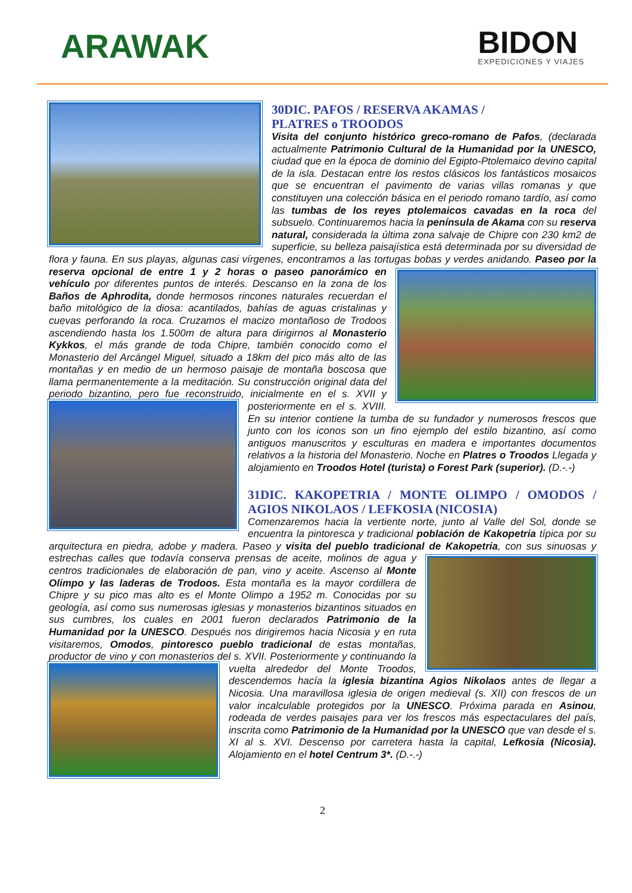ARAWAK
BIDON
EXPEDICIONES Y VIAJES
30DIC. PAFOS / RESERVA AKAMAS /
PLATRES o TROODOS
Visita del conjunto histórico greco-romano de Pafos, (declarada actualmente Patrimonio Cultural de la Humanidad por la UNESCO, ciudad que en la época de dominio del Egipto-Ptolemaico devino capital de la isla. Destacan entre los restos clásicos los fantásticos mosaicos que se encuentran el pavimento de varias villas romanas y que constituyen una colección básica en el periodo romano tardío, así como las tumbas de los reyes ptolemaicos cavadas en la roca del subsuelo. Continuaremos hacia la península de Akama con su reserva natural, considerada la última zona salvaje de Chipre con 230 km2 de superficie, su belleza paisajística está determinada por su diversidad de flora y fauna. En sus playas, algunas casi vírgenes, encontramos a las tortugas bobas y verdes anidando. Paseo por la reserva opcional de entre 1 y 2 horas o paseo panorámico en vehículo por diferentes puntos de interés. Descanso en la zona de los Baños de Aphrodita, donde hermosos rincones naturales recuerdan el baño mitológico de la diosa: acantilados, bahías de aguas cristalinas y cuevas perforando la roca. Cruzamos el macizo montañoso de Trodoos ascendiendo hasta los 1.500m de altura para dirigirnos al Monasterio Kykkos, el más grande de toda Chipre, también conocido como el Monasterio del Arcángel Miguel, situado a 18km del pico más alto de las montañas y en medio de un hermoso paisaje de montaña boscosa que llama permanentemente a la meditación. Su construcción original data del periodo bizantino, pero fue reconstruido, inicialmente en el s. XVII y posteriormente en el s. XVIII. En su interior contiene la tumba de su fundador y numerosos frescos que junto con los iconos son un fino ejemplo del estilo bizantino, así como antiguos manuscritos y esculturas en madera e importantes documentos relativos a la historia del Monasterio. Noche en Platres o Troodos Llegada y alojamiento en Troodos Hotel (turista) o Forest Park (superior). (D.-.-)
31DIC. KAKOPETRIA / MONTE OLIMPO / OMODOS / AGIOS NIKOLAOS / LEFKOSIA (NICOSIA)
Comenzaremos hacia la vertiente norte, junto al Valle del Sol, donde se encuentra la pintoresca y tradicional población de Kakopetria típica por su arquitectura en piedra, adobe y madera. Paseo y visita del pueblo tradicional de Kakopetria, con sus sinuosas y estrechas calles que todavía conserva prensas de aceite, molinos de agua y centros tradicionales de elaboración de pan, vino y aceite. Ascenso al Monte Olimpo y las laderas de Trodoos. Esta montaña es la mayor cordillera de Chipre y su pico mas alto es el Monte Olimpo a 1952 m. Conocidas por su geología, así como sus numerosas iglesias y monasterios bizantinos situados en sus cumbres, los cuales en 2001 fueron declarados Patrimonio de la Humanidad por la UNESCO. Después nos dirigiremos hacia Nicosia y en ruta visitaremos, Omodos, pintoresco pueblo tradicional de estas montañas, productor de vino y con monasterios del s. XVII. Posteriormente y continuando la vuelta alrededor del Monte Troodos, descendemos hacía la iglesia bizantina Agios Nikolaos antes de llegar a Nicosia. Una maravillosa iglesia de origen medieval (s. XII) con frescos de un valor incalculable protegidos por la UNESCO. Próxima parada en Asinou, rodeada de verdes paisajes para ver los frescos más espectaculares del país, inscrita como Patrimonio de la Humanidad por la UNESCO que van desde el s. XI al s. XVI. Descenso por carretera hasta la capital, Lefkosia (Nicosia). Alojamiento en el hotel Centrum 3*. (D.-.-)
2